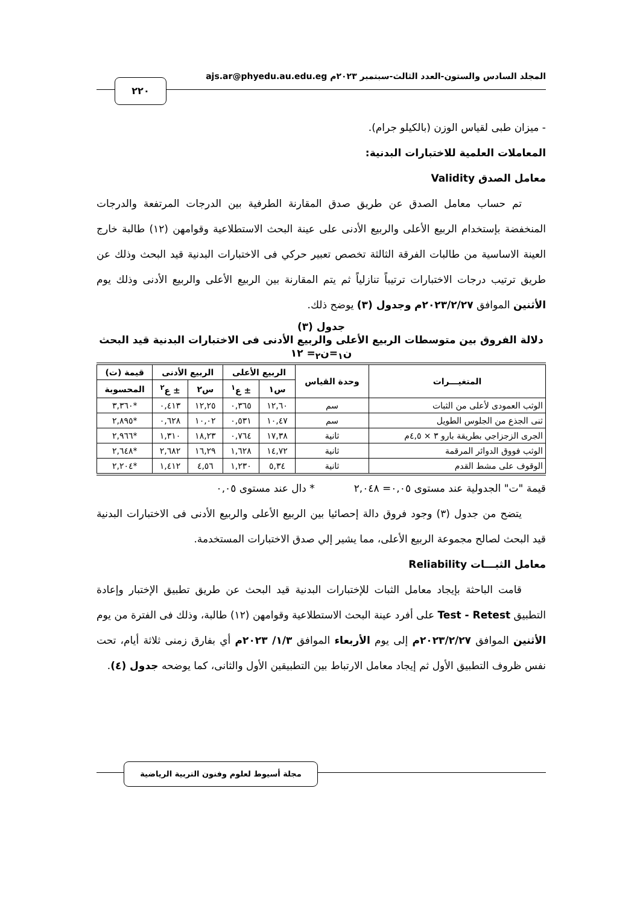المجلد السادس والستون-العدد الثالث-سبتمبر ٢٠٢٣م ajs.ar@phyedu.au.edu.eg
٢٢٠
- ميزان طبى لقياس الوزن (بالكيلو جرام).
المعاملات العلمية للاختبارات البدنية:
معامل الصدق Validity
تم حساب معامل الصدق عن طريق صدق المقارنة الطرفية بين الدرجات المرتفعة والدرجات المنخفضة بإستخدام الربيع الأعلى والربيع الأدنى على عينة البحث الاستطلاعية وقوامهن (١٢) طالبة خارج العينة الاساسية من طالبات الفرقة الثالثة تخصص تعبير حركي فى الاختبارات البدنية قيد البحث وذلك عن طريق ترتيب درجات الاختبارات ترتيباً تنازلياً ثم يتم المقارنة بين الربيع الأعلى والربيع الأدنى وذلك يوم الأثنين الموافق ٢٠٢٣/٢/٢٧م وجدول (٣) يوضح ذلك.
جدول (٣)
دلالة الفروق بين متوسطات الربيع الأعلى والربيع الأدنى فى الاختبارات البدنية قيد البحث
ن<sub>١</sub>=ن<sub>٢</sub>= ١٢
| المتغيـــرات | وحدة القياس | الربيع الأعلى | | الربيع الأدنى | | قيمة (ت) |
| --- | --- | --- | --- | --- | --- | --- |
| | | س١ | ± ع<sup>١</sup> | س٢ | ± ع<sup>٢</sup> | المحسوبة |
| الوثب العمودى لأعلى من الثبات | سم | ١٢,٦٠ | ٠,٣٦٥ | ١٢,٢٥ | ٠,٤١٣ | *٣,٣٦٠ |
| ثنى الجذع من الجلوس الطويل | سم | ١٠,٤٧ | ٠,٥٣١ | ١٠,٠٢ | ٠,٦٢٨ | *٢,٨٩٥ |
| الجرى الزجزاجي بطريقة بارو ٣ × ٤,٥م | ثانية | ١٧,٣٨ | ٠,٧٦٤ | ١٨,٢٣ | ١,٣١٠ | *٢,٩٦٦ |
| الوثب فووق الدوائر المرقمة | ثانية | ١٤,٧٢ | ١,٦٢٨ | ١٦,٢٩ | ٢,٦٨٢ | *٢,٦٤٨ |
| الوقوف على مشط القدم | ثانية | ٥,٣٤ | ١,٢٣٠ | ٤,٥٦ | ١,٤١٢ | *٢,٢٠٤ |
قيمة "ت" الجدولية عند مستوى ٠,٠٥= ٢,٠٤٨ * دال عند مستوى ٠,٠٥
يتضح من جدول (٣) وجود فروق دالة إحصائيا بين الربيع الأعلى والربيع الأدنى فى الاختبارات البدنية قيد البحث لصالح مجموعة الربيع الأعلى، مما يشير إلي صدق الاختبارات المستخدمة.
معامل الثبـــات Reliability
قامت الباحثة بإيجاد معامل الثبات للإختبارات البدنية قيد البحث عن طريق تطبيق الإختبار وإعادة التطبيق Test - Retest على أفرد عينة البحث الاستطلاعية وقوامهن (١٢) طالبة، وذلك فى الفترة من يوم الأثنين الموافق ٢٠٢٣/٢/٢٧م إلى يوم الأربعاء الموافق ١/٣/ ٢٠٢٣م أي بفارق زمنى ثلاثة أيام، تحت نفس ظروف التطبيق الأول ثم إيجاد معامل الارتباط بين التطبيقين الأول والثانى، كما يوضحه جدول (٤).
مجلة أسيوط لعلوم وفنون التربية الرياضية